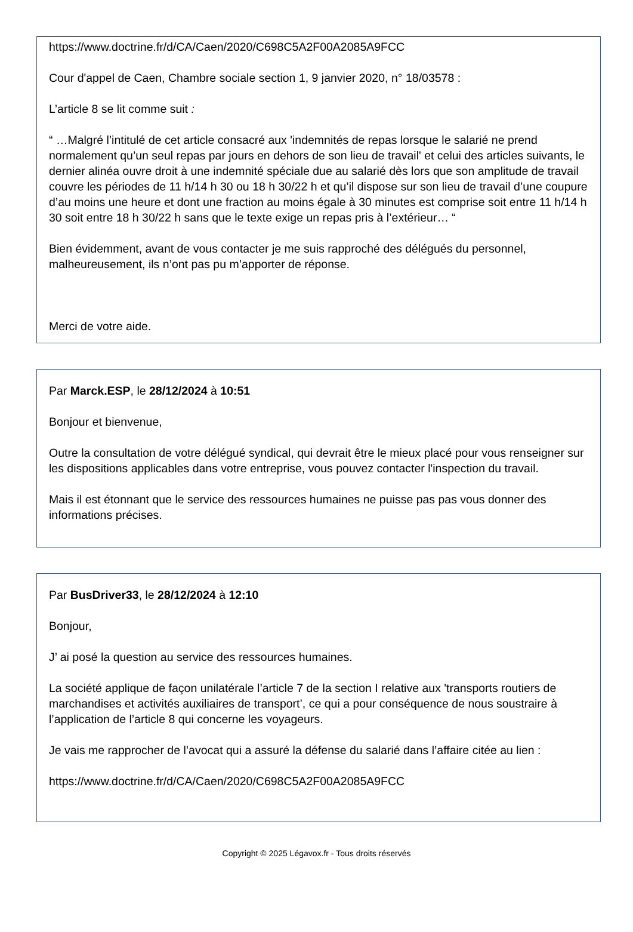https://www.doctrine.fr/d/CA/Caen/2020/C698C5A2F00A2085A9FCC
Cour d'appel de Caen, Chambre sociale section 1, 9 janvier 2020, n° 18/03578 :
L’article 8 se lit comme suit :
“ …Malgré l’intitulé de cet article consacré aux 'indemnités de repas lorsque le salarié ne prend normalement qu’un seul repas par jours en dehors de son lieu de travail' et celui des articles suivants, le dernier alinéa ouvre droit à une indemnité spéciale due au salarié dès lors que son amplitude de travail couvre les périodes de 11 h/14 h 30 ou 18 h 30/22 h et qu’il dispose sur son lieu de travail d’une coupure d’au moins une heure et dont une fraction au moins égale à 30 minutes est comprise soit entre 11 h/14 h 30 soit entre 18 h 30/22 h sans que le texte exige un repas pris à l’extérieur… “
Bien évidemment, avant de vous contacter je me suis rapproché des délégués du personnel, malheureusement, ils n’ont pas pu m’apporter de réponse.
Merci de votre aide.
Par Marck.ESP, le 28/12/2024 à 10:51
Bonjour et bienvenue,
Outre la consultation de votre délégué syndical, qui devrait être le mieux placé pour vous renseigner sur les dispositions applicables dans votre entreprise, vous pouvez contacter l'inspection du travail.
Mais il est étonnant que le service des ressources humaines ne puisse pas pas vous donner des informations précises.
Par BusDriver33, le 28/12/2024 à 12:10
Bonjour,
J’ ai posé la question au service des ressources humaines.
La société applique de façon unilatérale l’article 7 de la section I relative aux 'transports routiers de marchandises et activités auxiliaires de transport’, ce qui a pour conséquence de nous soustraire à l’application de l’article 8 qui concerne les voyageurs.
Je vais me rapprocher de l’avocat qui a assuré la défense du salarié dans l’affaire citée au lien :
https://www.doctrine.fr/d/CA/Caen/2020/C698C5A2F00A2085A9FCC
Copyright © 2025 Légavox.fr - Tous droits réservés